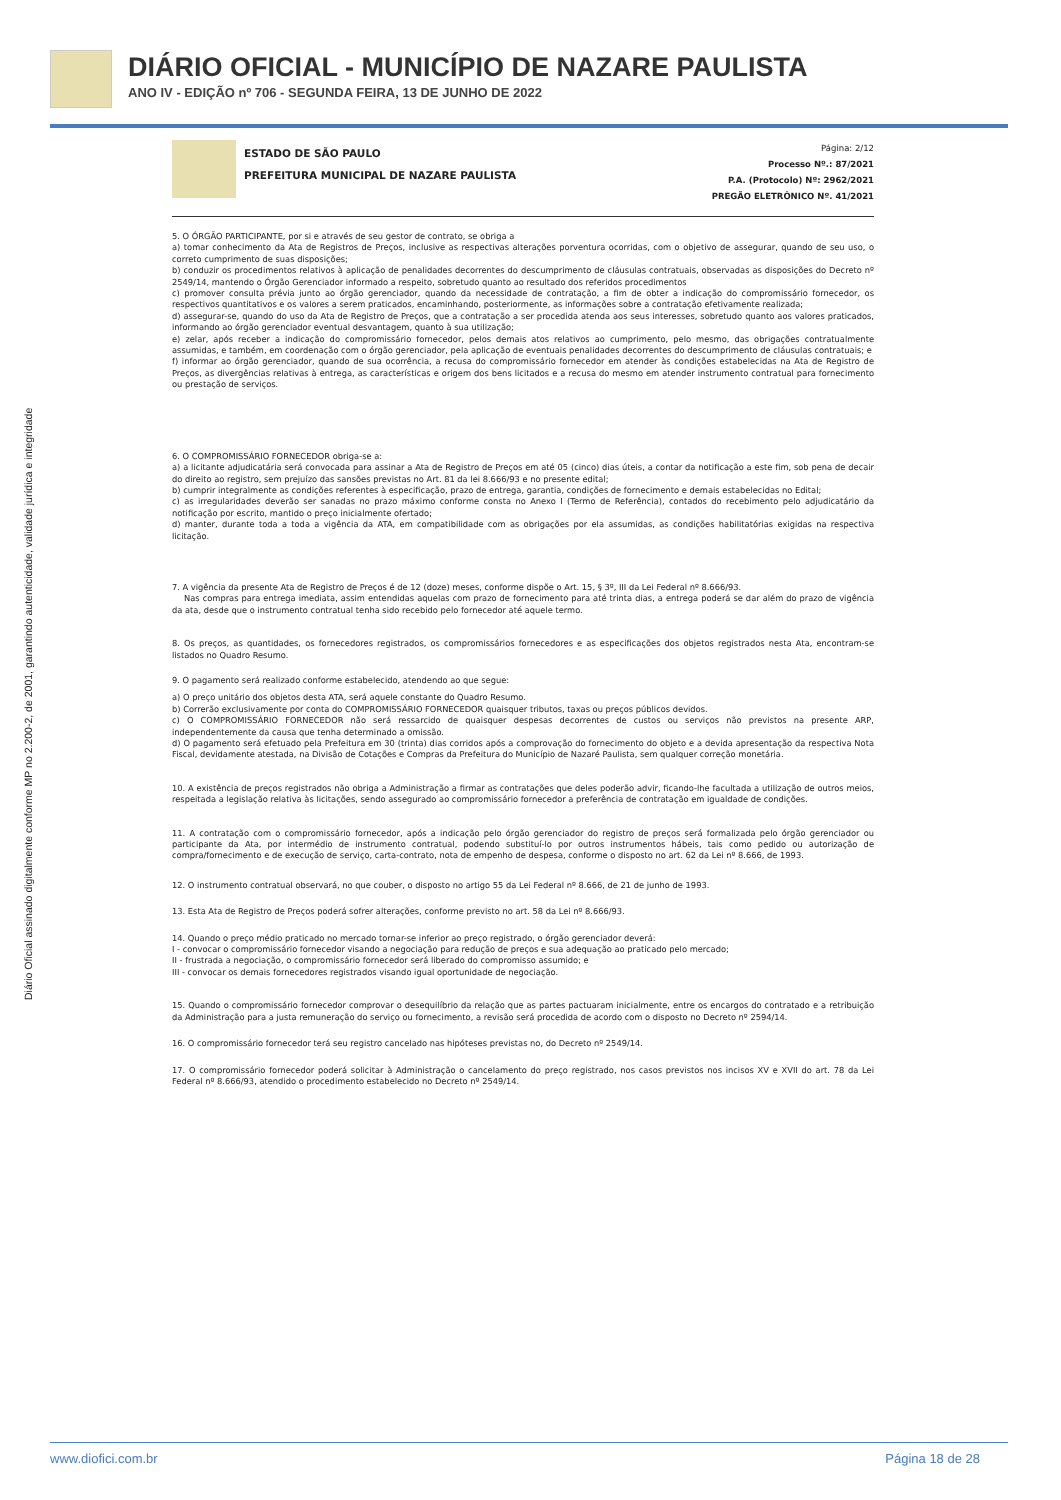DIÁRIO OFICIAL - MUNICÍPIO DE NAZARE PAULISTA
ANO IV - EDIÇÃO nº 706 - SEGUNDA FEIRA, 13 DE JUNHO DE 2022
Diário Oficial assinado digitalmente conforme MP no 2.200-2, de 2001, garantindo autenticidade, validade jurídica e integridade
ESTADO DE SÃO PAULO
PREFEITURA MUNICIPAL DE NAZARE PAULISTA
Página: 2/12
Processo Nº.: 87/2021
P.A. (Protocolo) Nº: 2962/2021
PREGÃO ELETRÔNICO Nº. 41/2021
5. O ÓRGÃO PARTICIPANTE, por si e através de seu gestor de contrato, se obriga a
a) tomar conhecimento da Ata de Registros de Preços, inclusive as respectivas alterações porventura ocorridas, com o objetivo de assegurar, quando de seu uso, o correto cumprimento de suas disposições;
b) conduzir os procedimentos relativos à aplicação de penalidades decorrentes do descumprimento de cláusulas contratuais, observadas as disposições do Decreto nº 2549/14, mantendo o Órgão Gerenciador informado a respeito, sobretudo quanto ao resultado dos referidos procedimentos
c) promover consulta prévia junto ao órgão gerenciador, quando da necessidade de contratação, a fim de obter a indicação do compromissário fornecedor, os respectivos quantitativos e os valores a serem praticados, encaminhando, posteriormente, as informações sobre a contratação efetivamente realizada;
d) assegurar-se, quando do uso da Ata de Registro de Preços, que a contratação a ser procedida atenda aos seus interesses, sobretudo quanto aos valores praticados, informando ao órgão gerenciador eventual desvantagem, quanto à sua utilização;
e) zelar, após receber a indicação do compromissário fornecedor, pelos demais atos relativos ao cumprimento, pelo mesmo, das obrigações contratualmente assumidas, e também, em coordenação com o órgão gerenciador, pela aplicação de eventuais penalidades decorrentes do descumprimento de cláusulas contratuais; e
f) informar ao órgão gerenciador, quando de sua ocorrência, a recusa do compromissário fornecedor em atender às condições estabelecidas na Ata de Registro de Preços, as divergências relativas à entrega, as características e origem dos bens licitados e a recusa do mesmo em atender instrumento contratual para fornecimento ou prestação de serviços.
6. O COMPROMISSÁRIO FORNECEDOR obriga-se a:
a) a licitante adjudicatária será convocada para assinar a Ata de Registro de Preços em até 05 (cinco) dias úteis, a contar da notificação a este fim, sob pena de decair do direito ao registro, sem prejuízo das sansões previstas no Art. 81 da lei 8.666/93 e no presente edital;
b) cumprir integralmente as condições referentes à especificação, prazo de entrega, garantia, condições de fornecimento e demais estabelecidas no Edital;
c) as irregularidades deverão ser sanadas no prazo máximo conforme consta no Anexo I (Termo de Referência), contados do recebimento pelo adjudicatário da notificação por escrito, mantido o preço inicialmente ofertado;
d) manter, durante toda a toda a vigência da ATA, em compatibilidade com as obrigações por ela assumidas, as condições habilitatórias exigidas na respectiva licitação.
7. A vigência da presente Ata de Registro de Preços é de 12 (doze) meses, conforme dispõe o Art. 15, § 3º, III da Lei Federal nº 8.666/93.
Nas compras para entrega imediata, assim entendidas aquelas com prazo de fornecimento para até trinta dias, a entrega poderá se dar além do prazo de vigência da ata, desde que o instrumento contratual tenha sido recebido pelo fornecedor até aquele termo.
8. Os preços, as quantidades, os fornecedores registrados, os compromissários fornecedores e as especificações dos objetos registrados nesta Ata, encontram-se listados no Quadro Resumo.
9. O pagamento será realizado conforme estabelecido, atendendo ao que segue:
a) O preço unitário dos objetos desta ATA, será aquele constante do Quadro Resumo.
b) Correrão exclusivamente por conta do COMPROMISSÁRIO FORNECEDOR quaisquer tributos, taxas ou preços públicos devidos.
c) O COMPROMISSÁRIO FORNECEDOR não será ressarcido de quaisquer despesas decorrentes de custos ou serviços não previstos na presente ARP, independentemente da causa que tenha determinado a omissão.
d) O pagamento será efetuado pela Prefeitura em 30 (trinta) dias corridos após a comprovação do fornecimento do objeto e a devida apresentação da respectiva Nota Fiscal, devidamente atestada, na Divisão de Cotações e Compras da Prefeitura do Município de Nazaré Paulista, sem qualquer correção monetária.
10. A existência de preços registrados não obriga a Administração a firmar as contratações que deles poderão advir, ficando-lhe facultada a utilização de outros meios, respeitada a legislação relativa às licitações, sendo assegurado ao compromissário fornecedor a preferência de contratação em igualdade de condições.
11. A contratação com o compromissário fornecedor, após a indicação pelo órgão gerenciador do registro de preços será formalizada pelo órgão gerenciador ou participante da Ata, por intermédio de instrumento contratual, podendo substituí-lo por outros instrumentos hábeis, tais como pedido ou autorização de compra/fornecimento e de execução de serviço, carta-contrato, nota de empenho de despesa, conforme o disposto no art. 62 da Lei nº 8.666, de 1993.
12. O instrumento contratual observará, no que couber, o disposto no artigo 55 da Lei Federal nº 8.666, de 21 de junho de 1993.
13. Esta Ata de Registro de Preços poderá sofrer alterações, conforme previsto no art. 58 da Lei nº 8.666/93.
14. Quando o preço médio praticado no mercado tornar-se inferior ao preço registrado, o órgão gerenciador deverá:
I - convocar o compromissário fornecedor visando a negociação para redução de preços e sua adequação ao praticado pelo mercado;
II - frustrada a negociação, o compromissário fornecedor será liberado do compromisso assumido; e
III - convocar os demais fornecedores registrados visando igual oportunidade de negociação.
15. Quando o compromissário fornecedor comprovar o desequilíbrio da relação que as partes pactuaram inicialmente, entre os encargos do contratado e a retribuição da Administração para a justa remuneração do serviço ou fornecimento, a revisão será procedida de acordo com o disposto no Decreto nº 2594/14.
16. O compromissário fornecedor terá seu registro cancelado nas hipóteses previstas no, do Decreto nº 2549/14.
17. O compromissário fornecedor poderá solicitar à Administração o cancelamento do preço registrado, nos casos previstos nos incisos XV e XVII do art. 78 da Lei Federal nº 8.666/93, atendido o procedimento estabelecido no Decreto nº 2549/14.
www.diofici.com.br Página 18 de 28